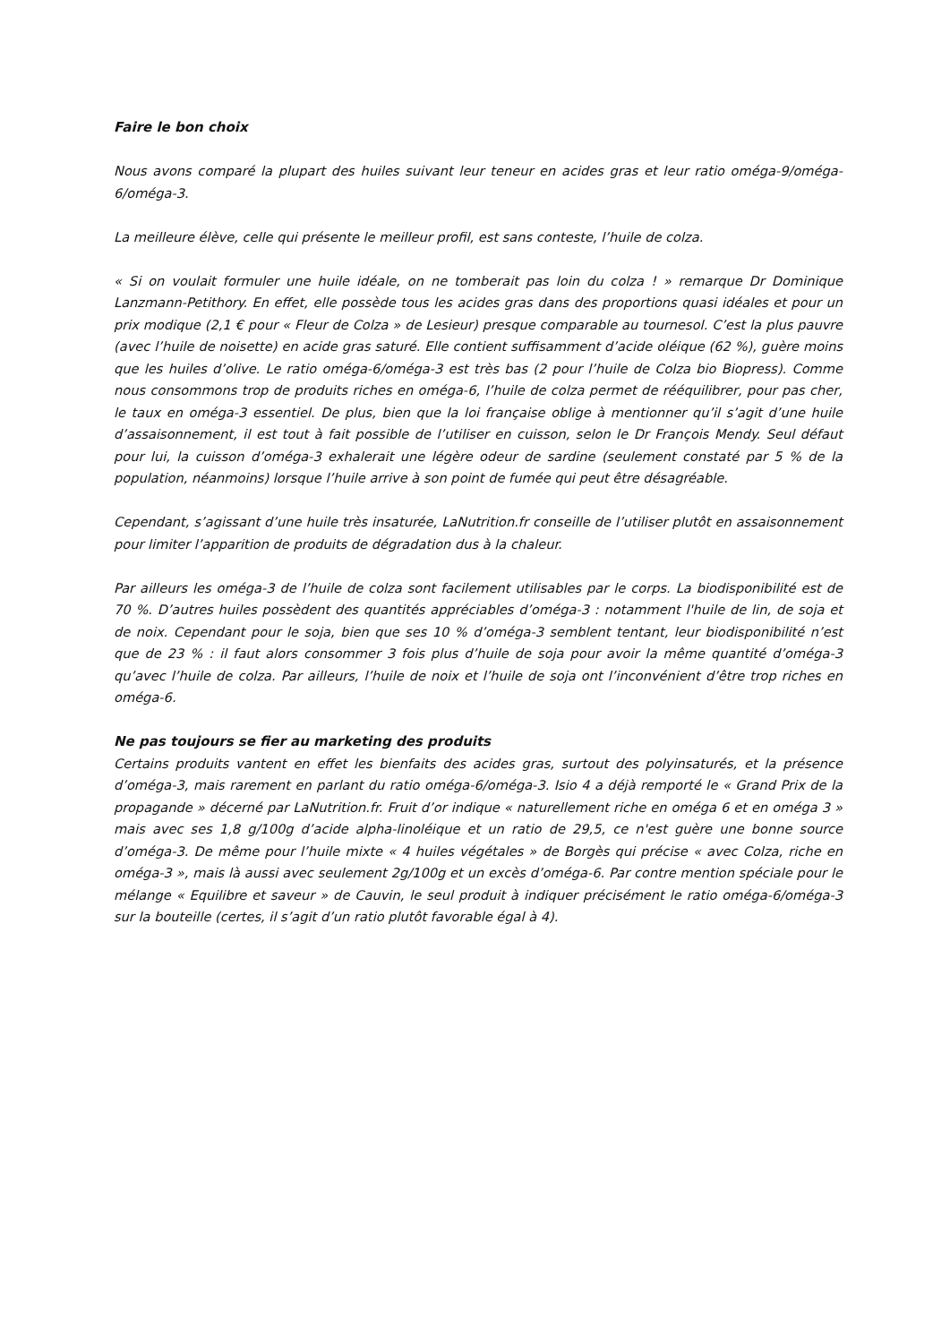Faire le bon choix
Nous avons comparé la plupart des huiles suivant leur teneur en acides gras et leur ratio oméga-9/oméga-6/oméga-3.
La meilleure élève, celle qui présente le meilleur profil, est sans conteste, l’huile de colza.
« Si on voulait formuler une huile idéale, on ne tomberait pas loin du colza ! » remarque Dr Dominique Lanzmann-Petithory. En effet, elle possède tous les acides gras dans des proportions quasi idéales et pour un prix modique (2,1 € pour « Fleur de Colza » de Lesieur) presque comparable au tournesol. C’est la plus pauvre (avec l’huile de noisette) en acide gras saturé. Elle contient suffisamment d’acide oléique (62 %), guère moins que les huiles d’olive. Le ratio oméga-6/oméga-3 est très bas (2 pour l’huile de Colza bio Biopress). Comme nous consommons trop de produits riches en oméga-6, l’huile de colza permet de rééquilibrer, pour pas cher, le taux en oméga-3 essentiel. De plus, bien que la loi française oblige à mentionner qu’il s’agit d’une huile d’assaisonnement, il est tout à fait possible de l’utiliser en cuisson, selon le Dr François Mendy. Seul défaut pour lui, la cuisson d’oméga-3 exhalerait une légère odeur de sardine (seulement constaté par 5 % de la population, néanmoins) lorsque l’huile arrive à son point de fumée qui peut être désagréable.
Cependant, s’agissant d’une huile très insaturée, LaNutrition.fr conseille de l’utiliser plutôt en assaisonnement pour limiter l’apparition de produits de dégradation dus à la chaleur.
Par ailleurs les oméga-3 de l’huile de colza sont facilement utilisables par le corps. La biodisponibilité est de 70 %. D’autres huiles possèdent des quantités appréciables d’oméga-3 : notamment l'huile de lin, de soja et de noix. Cependant pour le soja, bien que ses 10 % d’oméga-3 semblent tentant, leur biodisponibilité n’est que de 23 % : il faut alors consommer 3 fois plus d’huile de soja pour avoir la même quantité d’oméga-3 qu’avec l’huile de colza. Par ailleurs, l’huile de noix et l’huile de soja ont l’inconvénient d’être trop riches en oméga-6.
Ne pas toujours se fier au marketing des produits
Certains produits vantent en effet les bienfaits des acides gras, surtout des polyinsaturés, et la présence d’oméga-3, mais rarement en parlant du ratio oméga-6/oméga-3. Isio 4 a déjà remporté le « Grand Prix de la propagande » décerné par LaNutrition.fr. Fruit d’or indique « naturellement riche en oméga 6 et en oméga 3 » mais avec ses 1,8 g/100g d’acide alpha-linoléique et un ratio de 29,5, ce n'est guère une bonne source d’oméga-3. De même pour l’huile mixte « 4 huiles végétales » de Borgès qui précise « avec Colza, riche en oméga-3 », mais là aussi avec seulement 2g/100g et un excès d’oméga-6. Par contre mention spéciale pour le mélange « Equilibre et saveur » de Cauvin, le seul produit à indiquer précisément le ratio oméga-6/oméga-3 sur la bouteille (certes, il s’agit d’un ratio plutôt favorable égal à 4).